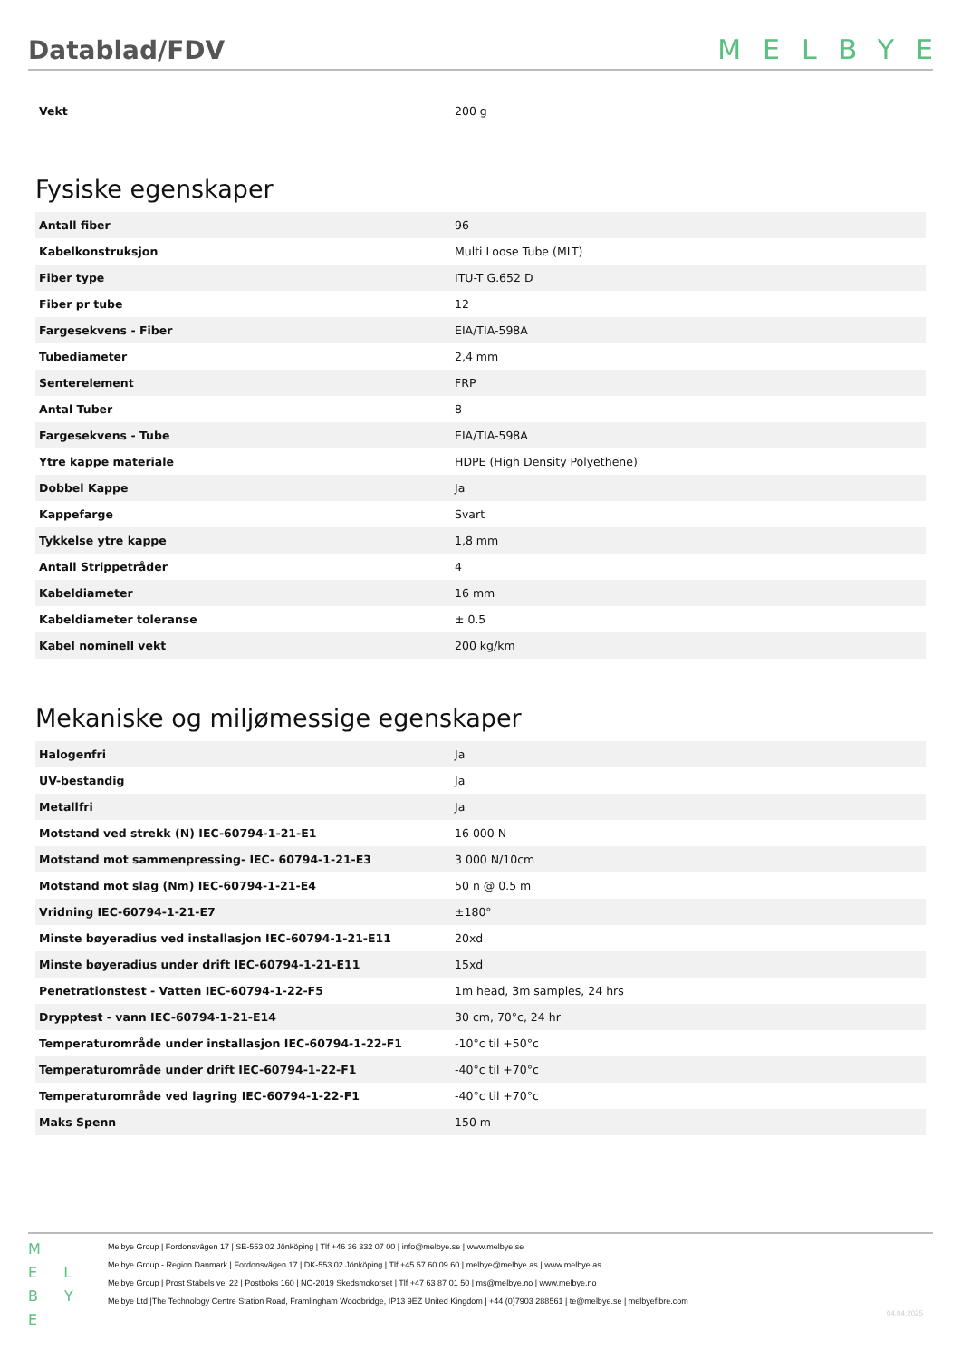Datablad/FDV
MELBYE
| Vekt | 200 g |
Fysiske egenskaper
| Antall fiber | 96 |
| Kabelkonstruksjon | Multi Loose Tube (MLT) |
| Fiber type | ITU-T G.652 D |
| Fiber pr tube | 12 |
| Fargesekvens - Fiber | EIA/TIA-598A |
| Tubediameter | 2,4 mm |
| Senterelement | FRP |
| Antal Tuber | 8 |
| Fargesekvens - Tube | EIA/TIA-598A |
| Ytre kappe materiale | HDPE (High Density Polyethene) |
| Dobbel Kappe | Ja |
| Kappefarge | Svart |
| Tykkelse ytre kappe | 1,8 mm |
| Antall Strippetråder | 4 |
| Kabeldiameter | 16 mm |
| Kabeldiameter toleranse | ± 0.5 |
| Kabel nominell vekt | 200 kg/km |
Mekaniske og miljømessige egenskaper
| Halogenfri | Ja |
| UV-bestandig | Ja |
| Metallfri | Ja |
| Motstand ved strekk (N) IEC-60794-1-21-E1 | 16 000 N |
| Motstand mot sammenpressing- IEC- 60794-1-21-E3 | 3 000 N/10cm |
| Motstand mot slag (Nm) IEC-60794-1-21-E4 | 50 n @ 0.5 m |
| Vridning IEC-60794-1-21-E7 | ±180° |
| Minste bøyeradius ved installasjon IEC-60794-1-21-E11 | 20xd |
| Minste bøyeradius under drift IEC-60794-1-21-E11 | 15xd |
| Penetrationstest - Vatten IEC-60794-1-22-F5 | 1m head, 3m samples, 24 hrs |
| Drypptest - vann IEC-60794-1-21-E14 | 30 cm, 70°c, 24 hr |
| Temperaturområde under installasjon IEC-60794-1-22-F1 | -10°c til +50°c |
| Temperaturområde under drift IEC-60794-1-22-F1 | -40°c til +70°c |
| Temperaturområde ved lagring IEC-60794-1-22-F1 | -40°c til +70°c |
| Maks Spenn | 150 m |
M
E L
B Y E
Melbye Group | Fordonsvägen 17 | SE-553 02 Jönköping | Tlf +46 36 332 07 00 | info@melbye.se | www.melbye.se
Melbye Group - Region Danmark | Fordonsvägen 17 | DK-553 02 Jönköping | Tlf +45 57 60 09 60 | melbye@melbye.as | www.melbye.as
Melbye Group | Prost Stabels vei 22 | Postboks 160 | NO-2019 Skedsmokorset | Tlf +47 63 87 01 50 | ms@melbye.no | www.melbye.no
Melbye Ltd |The Technology Centre Station Road, Framlingham Woodbridge, IP13 9EZ United Kingdom | +44 (0)7903 288561 | te@melbye.se | melbyefibre.com
04.04.2025